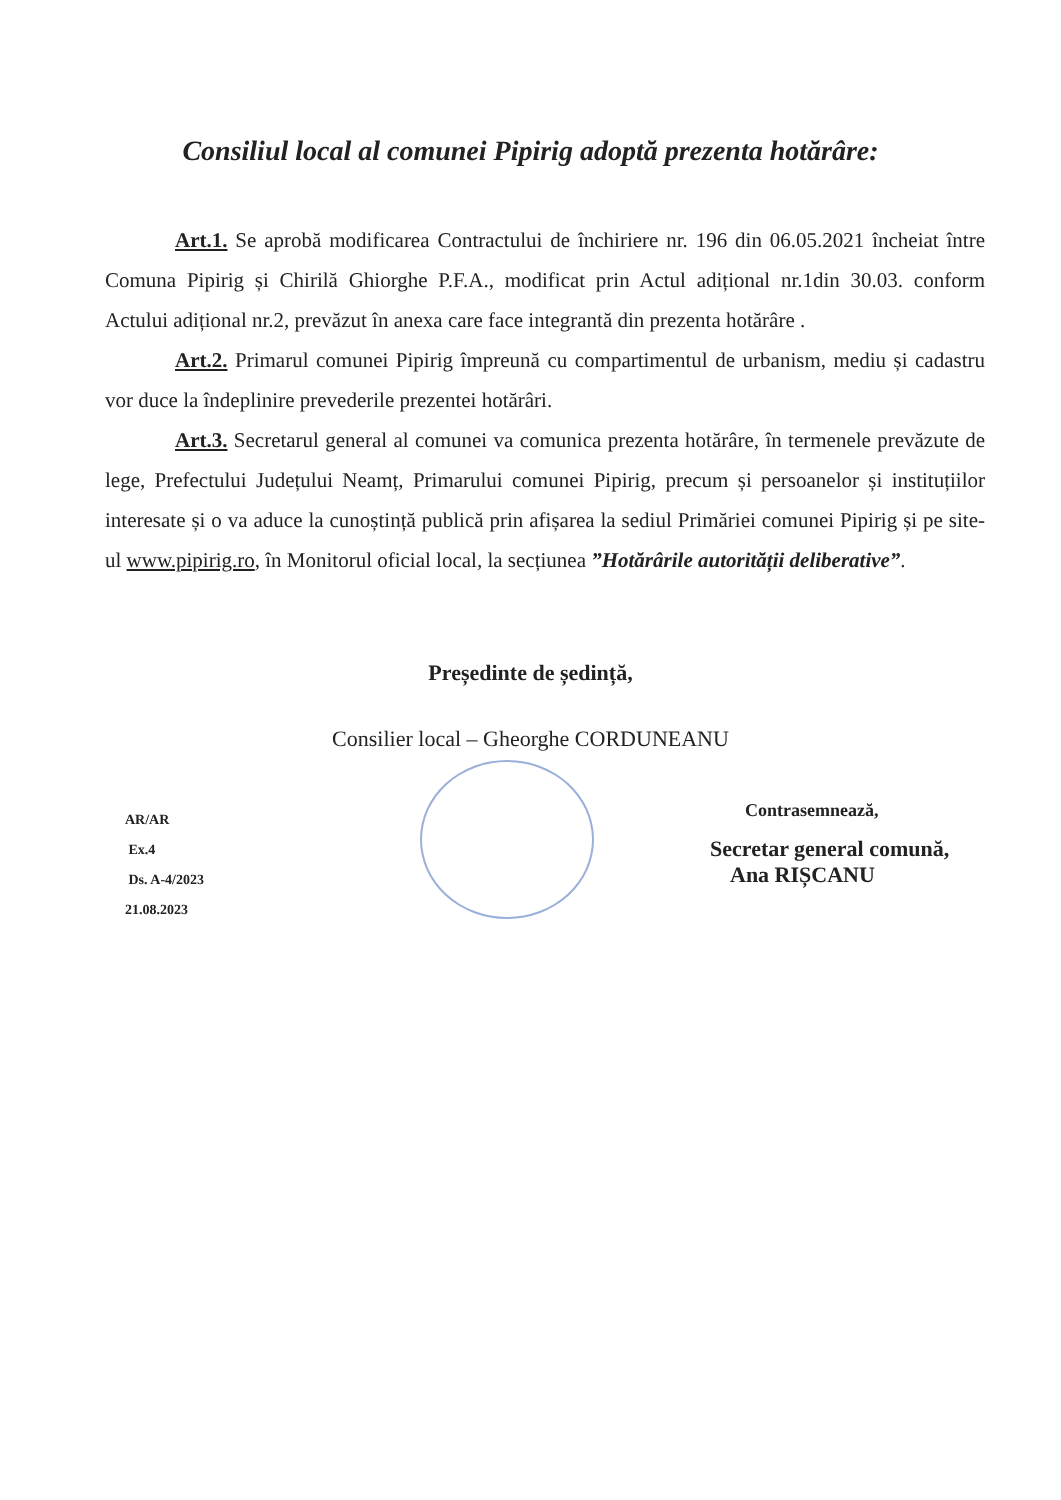Consiliul local al comunei Pipirig adoptă prezenta hotărâre:
Art.1. Se aprobă modificarea Contractului de închiriere nr. 196 din 06.05.2021 încheiat între Comuna Pipirig și Chirilă Ghiorghe P.F.A., modificat prin Actul adițional nr.1din 30.03. conform Actului adițional nr.2, prevăzut în anexa care face integrantă din prezenta hotărâre .
Art.2. Primarul comunei Pipirig împreună cu compartimentul de urbanism, mediu și cadastru vor duce la îndeplinire prevederile prezentei hotărâri.
Art.3. Secretarul general al comunei va comunica prezenta hotărâre, în termenele prevăzute de lege, Prefectului Județului Neamț, Primarului comunei Pipirig, precum și persoanelor și instituțiilor interesate și o va aduce la cunoștință publică prin afișarea la sediul Primăriei comunei Pipirig și pe site-ul www.pipirig.ro, în Monitorul oficial local, la secțiunea ”Hotărârile autorității deliberative”.
Președinte de ședință,
Consilier local – Gheorghe CORDUNEANU
AR/AR
Ex.4
Ds. A-4/2023
21.08.2023
Contrasemnează,
Secretar general comună,
Ana RIȘCANU